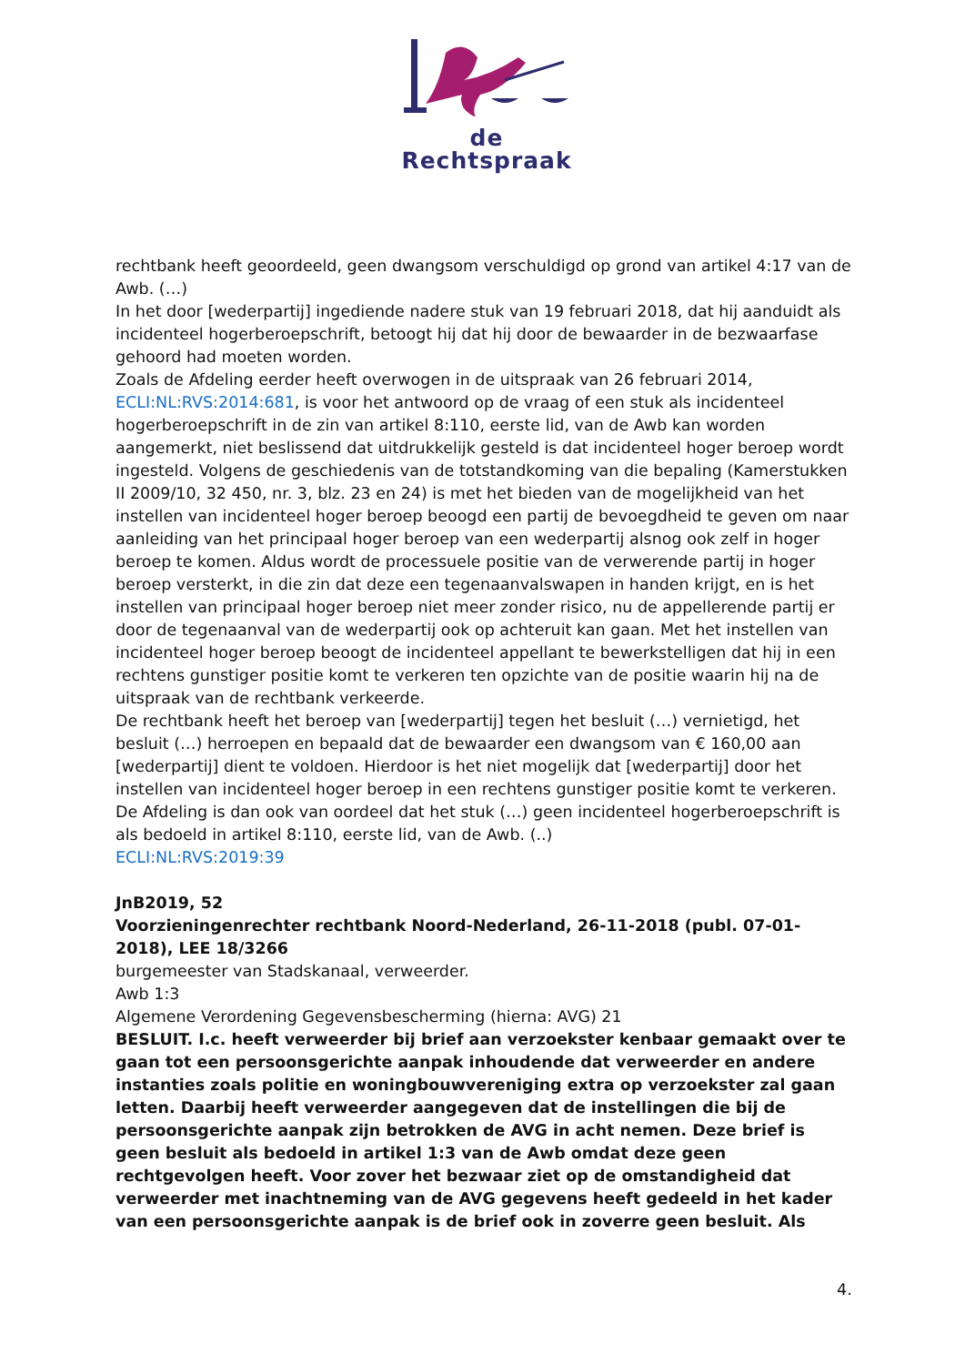de Rechtspraak
rechtbank heeft geoordeeld, geen dwangsom verschuldigd op grond van artikel 4:17 van de Awb. (…)
In het door [wederpartij] ingediende nadere stuk van 19 februari 2018, dat hij aanduidt als incidenteel hogerberoepschrift, betoogt hij dat hij door de bewaarder in de bezwaarfase gehoord had moeten worden.
Zoals de Afdeling eerder heeft overwogen in de uitspraak van 26 februari 2014, ECLI:NL:RVS:2014:681, is voor het antwoord op de vraag of een stuk als incidenteel hogerberoepschrift in de zin van artikel 8:110, eerste lid, van de Awb kan worden aangemerkt, niet beslissend dat uitdrukkelijk gesteld is dat incidenteel hoger beroep wordt ingesteld. Volgens de geschiedenis van de totstandkoming van die bepaling (Kamerstukken II 2009/10, 32 450, nr. 3, blz. 23 en 24) is met het bieden van de mogelijkheid van het instellen van incidenteel hoger beroep beoogd een partij de bevoegdheid te geven om naar aanleiding van het principaal hoger beroep van een wederpartij alsnog ook zelf in hoger beroep te komen. Aldus wordt de processuele positie van de verwerende partij in hoger beroep versterkt, in die zin dat deze een tegenaanvalswapen in handen krijgt, en is het instellen van principaal hoger beroep niet meer zonder risico, nu de appellerende partij er door de tegenaanval van de wederpartij ook op achteruit kan gaan. Met het instellen van incidenteel hoger beroep beoogt de incidenteel appellant te bewerkstelligen dat hij in een rechtens gunstiger positie komt te verkeren ten opzichte van de positie waarin hij na de uitspraak van de rechtbank verkeerde.
De rechtbank heeft het beroep van [wederpartij] tegen het besluit (…) vernietigd, het besluit (…) herroepen en bepaald dat de bewaarder een dwangsom van € 160,00 aan [wederpartij] dient te voldoen. Hierdoor is het niet mogelijk dat [wederpartij] door het instellen van incidenteel hoger beroep in een rechtens gunstiger positie komt te verkeren. De Afdeling is dan ook van oordeel dat het stuk (…) geen incidenteel hogerberoepschrift is als bedoeld in artikel 8:110, eerste lid, van de Awb. (..)
ECLI:NL:RVS:2019:39
JnB2019, 52
Voorzieningenrechter rechtbank Noord-Nederland, 26-11-2018 (publ. 07-01-2018), LEE 18/3266
burgemeester van Stadskanaal, verweerder.
Awb 1:3
Algemene Verordening Gegevensbescherming (hierna: AVG) 21
BESLUIT. I.c. heeft verweerder bij brief aan verzoekster kenbaar gemaakt over te gaan tot een persoonsgerichte aanpak inhoudende dat verweerder en andere instanties zoals politie en woningbouwvereniging extra op verzoekster zal gaan letten. Daarbij heeft verweerder aangegeven dat de instellingen die bij de persoonsgerichte aanpak zijn betrokken de AVG in acht nemen. Deze brief is geen besluit als bedoeld in artikel 1:3 van de Awb omdat deze geen rechtgevolgen heeft. Voor zover het bezwaar ziet op de omstandigheid dat verweerder met inachtneming van de AVG gegevens heeft gedeeld in het kader van een persoonsgerichte aanpak is de brief ook in zoverre geen besluit. Als
4.